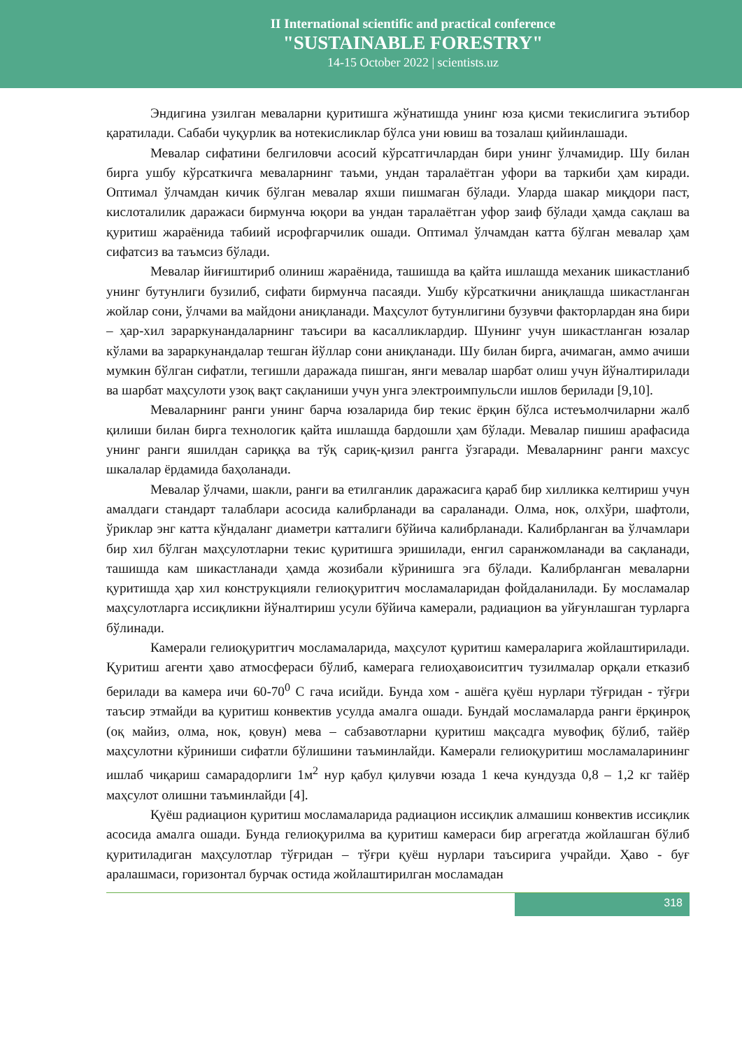II International scientific and practical conference
"SUSTAINABLE FORESTRY"
14-15 October 2022 | scientists.uz
Эндигина узилган меваларни қуритишга жўнатишда унинг юза қисми текислигига эътибор қаратилади. Сабаби чуқурлик ва нотекисликлар бўлса уни ювиш ва тозалаш қийинлашади.
Мевалар сифатини белгиловчи асосий кўрсатгичлардан бири унинг ўлчамидир. Шу билан бирга ушбу кўрсаткичга меваларнинг таъми, ундан таралаётган уфори ва таркиби ҳам киради. Оптимал ўлчамдан кичик бўлган мевалар яхши пишмаган бўлади. Уларда шакар миқдори паст, кислоталилик даражаси бирмунча юқори ва ундан таралаётган уфор заиф бўлади ҳамда сақлаш ва қуритиш жараёнида табиий исрофгарчилик ошади. Оптимал ўлчамдан катта бўлган мевалар ҳам сифатсиз ва таъмсиз бўлади.
Мевалар йиғиштириб олиниш жараёнида, ташишда ва қайта ишлашда механик шикастланиб унинг бутунлиги бузилиб, сифати бирмунча пасаяди. Ушбу кўрсаткични аниқлашда шикастланган жойлар сони, ўлчами ва майдони аниқланади. Маҳсулот бутунлигини бузувчи факторлардан яна бири – ҳар-хил зараркунандаларнинг таъсири ва касалликлардир. Шунинг учун шикастланган юзалар кўлами ва зараркунандалар тешган йўллар сони аниқланади. Шу билан бирга, ачимаган, аммо ачиши мумкин бўлган сифатли, тегишли даражада пишган, янги мевалар шарбат олиш учун йўналтирилади ва шарбат маҳсулоти узоқ вақт сақланиши учун унга электроимпульсли ишлов берилади [9,10].
Меваларнинг ранги унинг барча юзаларида бир текис ёрқин бўлса истеъмолчиларни жалб қилиши билан бирга технологик қайта ишлашда бардошли ҳам бўлади. Мевалар пишиш арафасида унинг ранги яшилдан сариққа ва тўқ сариқ-қизил рангга ўзгаради. Меваларнинг ранги махсус шкалалар ёрдамида баҳоланади.
Мевалар ўлчами, шакли, ранги ва етилганлик даражасига қараб бир хилликка келтириш учун амалдаги стандарт талаблари асосида калибрланади ва сараланади. Олма, нок, олхўри, шафтоли, ўриклар энг катта кўндаланг диаметри катталиги бўйича калибрланади. Калибрланган ва ўлчамлари бир хил бўлган маҳсулотларни текис қуритишга эришилади, енгил саранжомланади ва сақланади, ташишда кам шикастланади ҳамда жозибали кўринишга эга бўлади. Калибрланган меваларни қуритишда ҳар хил конструкцияли гелиоқуритгич мосламаларидан фойдаланилади. Бу мосламалар маҳсулотларга иссиқликни йўналтириш усули бўйича камерали, радиацион ва уйғунлашган турларга бўлинади.
Камерали гелиоқуритгич мосламаларида, маҳсулот қуритиш камераларига жойлаштирилади. Қуритиш агенти ҳаво атмосфераси бўлиб, камерага гелиоҳавоиситгич тузилмалар орқали етказиб берилади ва камера ичи 60-70<sup>0</sup> С гача исийди. Бунда хом - ашёга қуёш нурлари тўғридан - тўғри таъсир этмайди ва қуритиш конвектив усулда амалга ошади. Бундай мосламаларда ранги ёрқинроқ (оқ майиз, олма, нок, қовун) мева – сабзавотларни қуритиш мақсадга мувофиқ бўлиб, тайёр маҳсулотни кўриниши сифатли бўлишини таъминлайди. Камерали гелиоқуритиш мосламаларининг ишлаб чиқариш самарадорлиги 1м<sup>2</sup> нур қабул қилувчи юзада 1 кеча кундузда 0,8 – 1,2 кг тайёр маҳсулот олишни таъминлайди [4].
Қуёш радиацион қуритиш мосламаларида радиацион иссиқлик алмашиш конвектив иссиқлик асосида амалга ошади. Бунда гелиоқурилма ва қуритиш камераси бир агрегатда жойлашган бўлиб қуритиладиган маҳсулотлар тўғридан – тўғри қуёш нурлари таъсирига учрайди. Ҳаво - буғ аралашмаси, горизонтал бурчак остида жойлаштирилган мосламадан
318